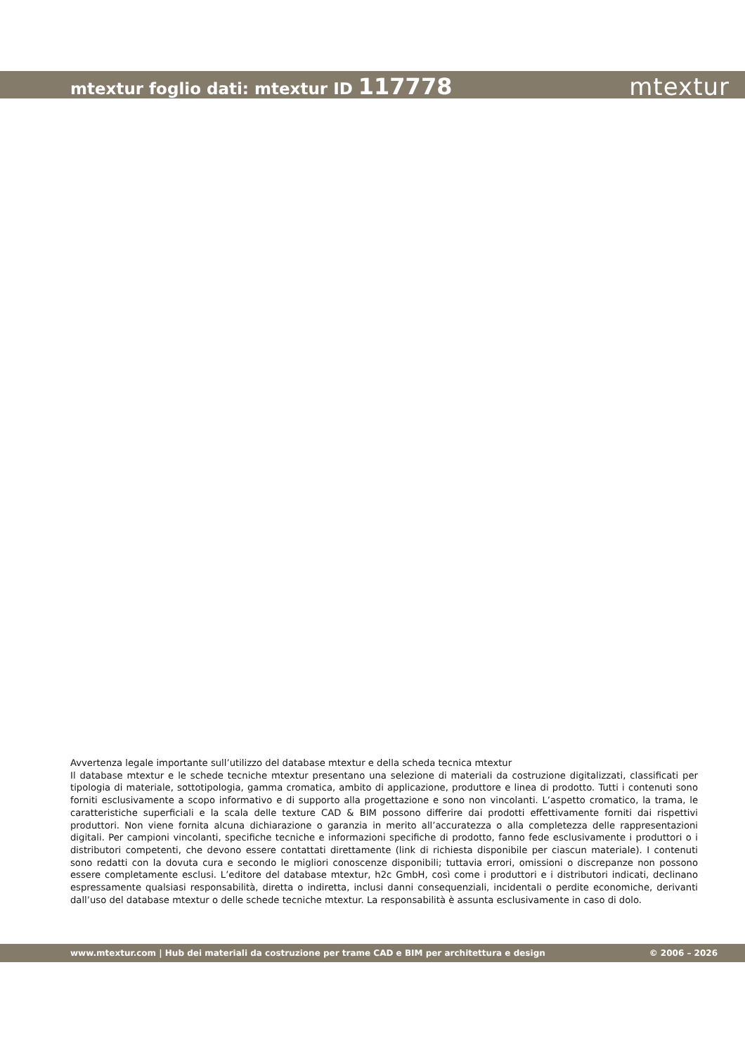mtextur foglio dati: mtextur ID 117778
mtextur
Avvertenza legale importante sull’utilizzo del database mtextur e della scheda tecnica mtextur
Il database mtextur e le schede tecniche mtextur presentano una selezione di materiali da costruzione digitalizzati, classificati per tipologia di materiale, sottotipologia, gamma cromatica, ambito di applicazione, produttore e linea di prodotto. Tutti i contenuti sono forniti esclusivamente a scopo informativo e di supporto alla progettazione e sono non vincolanti. L’aspetto cromatico, la trama, le caratteristiche superficiali e la scala delle texture CAD & BIM possono differire dai prodotti effettivamente forniti dai rispettivi produttori. Non viene fornita alcuna dichiarazione o garanzia in merito all’accuratezza o alla completezza delle rappresentazioni digitali. Per campioni vincolanti, specifiche tecniche e informazioni specifiche di prodotto, fanno fede esclusivamente i produttori o i distributori competenti, che devono essere contattati direttamente (link di richiesta disponibile per ciascun materiale). I contenuti sono redatti con la dovuta cura e secondo le migliori conoscenze disponibili; tuttavia errori, omissioni o discrepanze non possono essere completamente esclusi. L’editore del database mtextur, h2c GmbH, così come i produttori e i distributori indicati, declinano espressamente qualsiasi responsabilità, diretta o indiretta, inclusi danni consequenziali, incidentali o perdite economiche, derivanti dall’uso del database mtextur o delle schede tecniche mtextur. La responsabilità è assunta esclusivamente in caso di dolo.
www.mtextur.com | Hub dei materiali da costruzione per trame CAD e BIM per architettura e design © 2006 – 2026